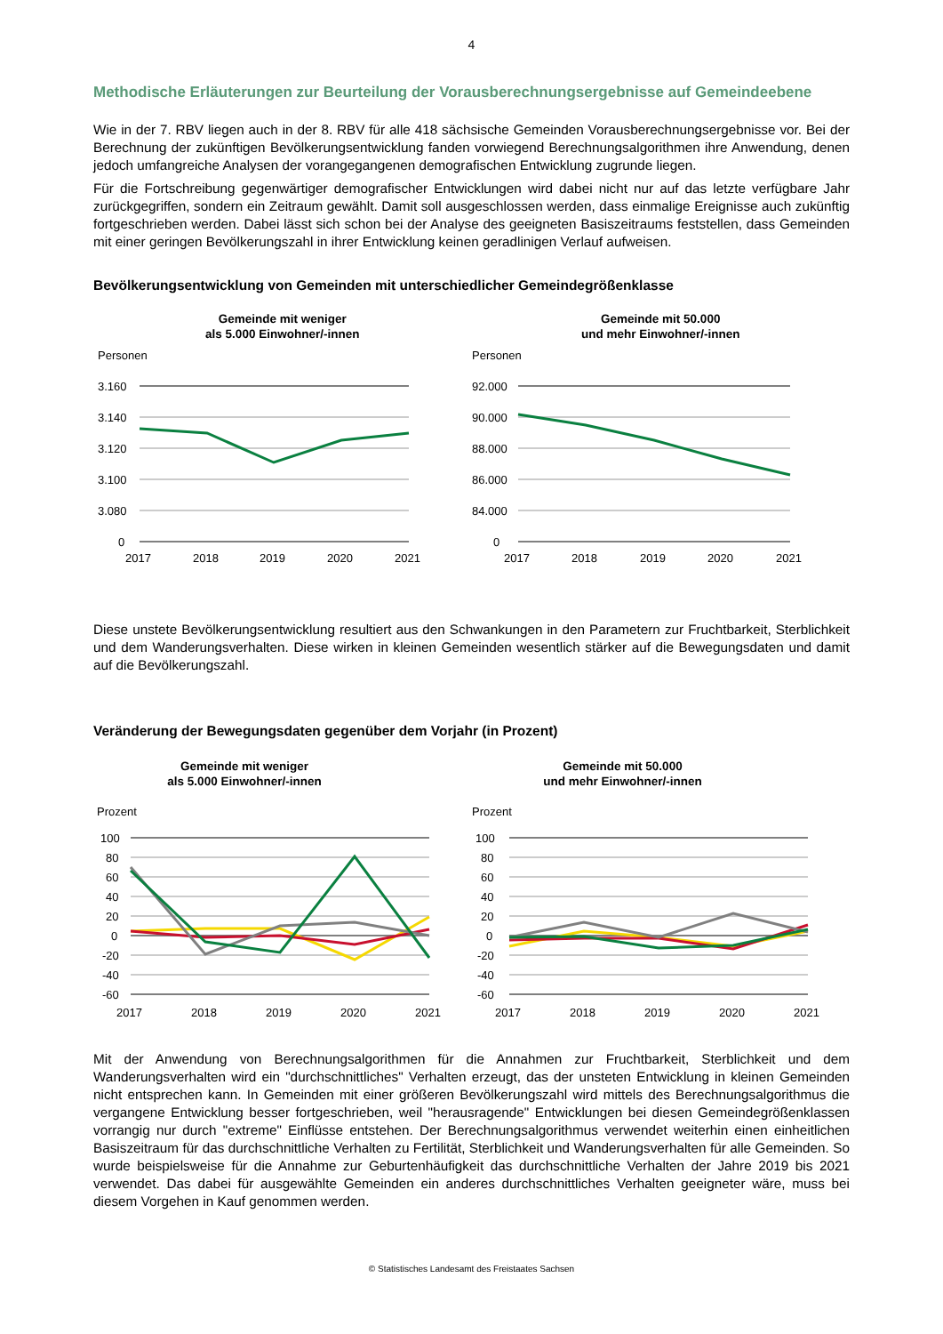4
Methodische Erläuterungen zur Beurteilung der Vorausberechnungsergebnisse auf Gemeindeebene
Wie in der 7. RBV liegen auch in der 8. RBV für alle 418 sächsische Gemeinden Vorausberechnungsergebnisse vor. Bei der Berechnung der zukünftigen Bevölkerungsentwicklung fanden vorwiegend Berechnungsalgorithmen ihre Anwendung, denen jedoch umfangreiche Analysen der vorangegangenen demografischen Entwicklung zugrunde liegen.
Für die Fortschreibung gegenwärtiger demografischer Entwicklungen wird dabei nicht nur auf das letzte verfügbare Jahr zurückgegriffen, sondern ein Zeitraum gewählt. Damit soll ausgeschlossen werden, dass einmalige Ereignisse auch zukünftig fortgeschrieben werden. Dabei lässt sich schon bei der Analyse des geeigneten Basiszeitraums feststellen, dass Gemeinden mit einer geringen Bevölkerungszahl in ihrer Entwicklung keinen geradlinigen Verlauf aufweisen.
Bevölkerungsentwicklung von Gemeinden mit unterschiedlicher Gemeindegrößenklasse
Gemeinde mit weniger
als 5.000 Einwohner/-innen
Personen
3.160
3.140
3.120
3.100
3.080
0
2017
2018
2019
2020
2021
Gemeinde mit 50.000
und mehr Einwohner/-innen
Personen
92.000
90.000
88.000
86.000
84.000
0
2017
2018
2019
2020
2021
Diese unstete Bevölkerungsentwicklung resultiert aus den Schwankungen in den Parametern zur Fruchtbarkeit, Sterblichkeit und dem Wanderungsverhalten. Diese wirken in kleinen Gemeinden wesentlich stärker auf die Bewegungsdaten und damit auf die Bevölkerungszahl.
Veränderung der Bewegungsdaten gegenüber dem Vorjahr (in Prozent)
Gemeinde mit weniger
als 5.000 Einwohner/-innen
Prozent
100
80
60
40
20
0
-20
-40
-60
2017
2018
2019
2020
2021
Gemeinde mit 50.000
und mehr Einwohner/-innen
Prozent
100
80
60
40
20
0
-20
-40
-60
2017
2018
2019
2020
2021
Mit der Anwendung von Berechnungsalgorithmen für die Annahmen zur Fruchtbarkeit, Sterblichkeit und dem Wanderungsverhalten wird ein "durchschnittliches" Verhalten erzeugt, das der unsteten Entwicklung in kleinen Gemeinden nicht entsprechen kann. In Gemeinden mit einer größeren Bevölkerungszahl wird mittels des Berechnungsalgorithmus die vergangene Entwicklung besser fortgeschrieben, weil "herausragende" Entwicklungen bei diesen Gemeindegrößenklassen vorrangig nur durch "extreme" Einflüsse entstehen. Der Berechnungsalgorithmus verwendet weiterhin einen einheitlichen Basiszeitraum für das durchschnittliche Verhalten zu Fertilität, Sterblichkeit und Wanderungsverhalten für alle Gemeinden. So wurde beispielsweise für die Annahme zur Geburtenhäufigkeit das durchschnittliche Verhalten der Jahre 2019 bis 2021 verwendet. Das dabei für ausgewählte Gemeinden ein anderes durchschnittliches Verhalten geeigneter wäre, muss bei diesem Vorgehen in Kauf genommen werden.
© Statistisches Landesamt des Freistaates Sachsen